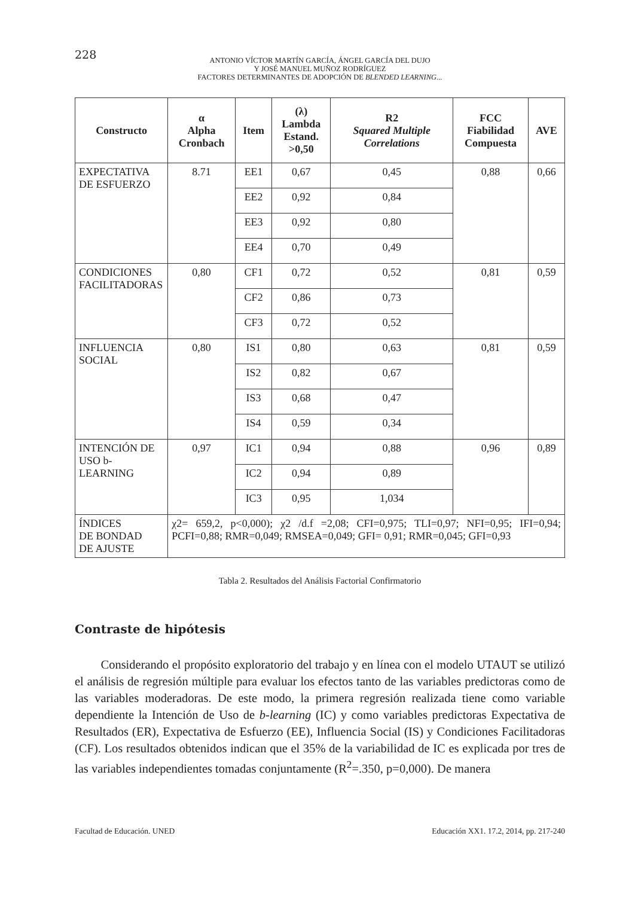228
ANTONIO VÍCTOR MARTÍN GARCÍA, ÁNGEL GARCÍA DEL DUJO
Y JOSÉ MANUEL MUÑOZ RODRÍGUEZ
FACTORES DETERMINANTES DE ADOPCIÓN DE BLENDED LEARNING...
| Constructo | α Alpha Cronbach | Item | (λ) Lambda Estand. >0,50 | R2 Squared Multiple Correlations | FCC Fiabilidad Compuesta | AVE |
| --- | --- | --- | --- | --- | --- | --- |
| EXPECTATIVA DE ESFUERZO | 8.71 | EE1 | 0,67 | 0,45 | 0,88 | 0,66 |
| | | EE2 | 0,92 | 0,84 | | |
| | | EE3 | 0,92 | 0,80 | | |
| | | EE4 | 0,70 | 0,49 | | |
| CONDICIONES FACILITADORAS | 0,80 | CF1 | 0,72 | 0,52 | 0,81 | 0,59 |
| | | CF2 | 0,86 | 0,73 | | |
| | | CF3 | 0,72 | 0,52 | | |
| INFLUENCIA SOCIAL | 0,80 | IS1 | 0,80 | 0,63 | 0,81 | 0,59 |
| | | IS2 | 0,82 | 0,67 | | |
| | | IS3 | 0,68 | 0,47 | | |
| | | IS4 | 0,59 | 0,34 | | |
| INTENCIÓN DE USO b-LEARNING | 0,97 | IC1 | 0,94 | 0,88 | 0,96 | 0,89 |
| | | IC2 | 0,94 | 0,89 | | |
| | | IC3 | 0,95 | 1,034 | | |
| ÍNDICES DE BONDAD DE AJUSTE | χ2= 659,2, p<0,000); χ2 /d.f =2,08; CFI=0,975; TLI=0,97; NFI=0,95; IFI=0,94; PCFI=0,88; RMR=0,049; RMSEA=0,049; GFI= 0,91; RMR=0,045; GFI=0,93 | | | | | |
Tabla 2. Resultados del Análisis Factorial Confirmatorio
Contraste de hipótesis
Considerando el propósito exploratorio del trabajo y en línea con el modelo UTAUT se utilizó el análisis de regresión múltiple para evaluar los efectos tanto de las variables predictoras como de las variables moderadoras. De este modo, la primera regresión realizada tiene como variable dependiente la Intención de Uso de b-learning (IC) y como variables predictoras Expectativa de Resultados (ER), Expectativa de Esfuerzo (EE), Influencia Social (IS) y Condiciones Facilitadoras (CF). Los resultados obtenidos indican que el 35% de la variabilidad de IC es explicada por tres de las variables independientes tomadas conjuntamente (R<sup>2</sup>=.350, p=0,000). De manera
Facultad de Educación. UNED Educación XX1. 17.2, 2014, pp. 217-240